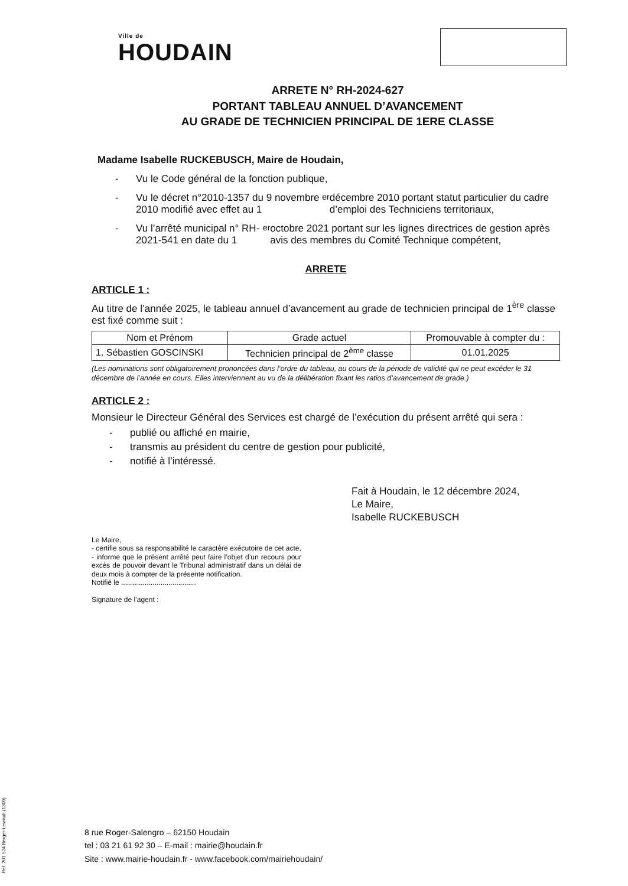Ville de
HOUDAIN
ARRETE N° RH-2024-627
PORTANT TABLEAU ANNUEL D’AVANCEMENT
AU GRADE DE TECHNICIEN PRINCIPAL DE 1ERE CLASSE
Madame Isabelle RUCKEBUSCH, Maire de Houdain,
- Vu le Code général de la fonction publique,
- Vu le décret n°2010-1357 du 9 novembre 2010 modifié avec effet au 1<sup>er</sup> décembre 2010 portant statut particulier du cadre d’emploi des Techniciens territoriaux,
- Vu l’arrêté municipal n° RH-2021-541 en date du 1<sup>er</sup> octobre 2021 portant sur les lignes directrices de gestion après avis des membres du Comité Technique compétent,
ARRETE
ARTICLE 1 :
Au titre de l’année 2025, le tableau annuel d’avancement au grade de technicien principal de 1<sup>ère</sup> classe est fixé comme suit :
| Nom et Prénom | Grade actuel | Promouvable à compter du : |
| --- | --- | --- |
| 1. Sébastien GOSCINSKI | Technicien principal de 2<sup>ème</sup> classe | 01.01.2025 |
(Les nominations sont obligatoirement prononcées dans l’ordre du tableau, au cours de la période de validité qui ne peut excéder le 31 décembre de l’année en cours. Elles interviennent au vu de la délibération fixant les ratios d’avancement de grade.)
ARTICLE 2 :
Monsieur le Directeur Général des Services est chargé de l’exécution du présent arrêté qui sera :
- publié ou affiché en mairie,
- transmis au président du centre de gestion pour publicité,
- notifié à l’intéressé.
Fait à Houdain, le 12 décembre 2024,
Le Maire,
Isabelle RUCKEBUSCH
Le Maire,
- certifie sous sa responsabilité le caractère exécutoire de cet acte,
- informe que le présent arrêté peut faire l’objet d’un recours pour excès de pouvoir devant le Tribunal administratif dans un délai de deux mois à compter de la présente notification.
Notifié le ......................................
Signature de l’agent :
8 rue Roger-Salengro – 62150 Houdain
tel : 03 21 61 92 30 – E-mail : mairie@houdain.fr
Site : www.mairie-houdain.fr - www.facebook.com/mairiehoudain/
Ref. 201 524 Berger-Levrault (1309)